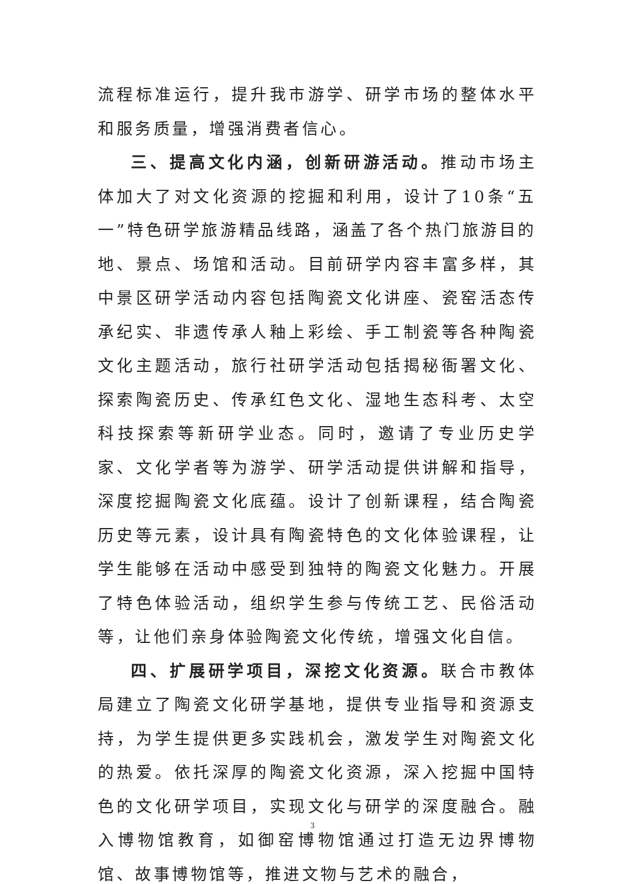流程标准运行，提升我市游学、研学市场的整体水平和服务质量，增强消费者信心。
三、提高文化内涵，创新研游活动。推动市场主体加大了对文化资源的挖掘和利用，设计了10条“五一”特色研学旅游精品线路，涵盖了各个热门旅游目的地、景点、场馆和活动。目前研学内容丰富多样，其中景区研学活动内容包括陶瓷文化讲座、瓷窑活态传承纪实、非遗传承人釉上彩绘、手工制瓷等各种陶瓷文化主题活动，旅行社研学活动包括揭秘衙署文化、探索陶瓷历史、传承红色文化、湿地生态科考、太空科技探索等新研学业态。同时，邀请了专业历史学家、文化学者等为游学、研学活动提供讲解和指导，深度挖掘陶瓷文化底蕴。设计了创新课程，结合陶瓷历史等元素，设计具有陶瓷特色的文化体验课程，让学生能够在活动中感受到独特的陶瓷文化魅力。开展了特色体验活动，组织学生参与传统工艺、民俗活动等，让他们亲身体验陶瓷文化传统，增强文化自信。
四、扩展研学项目，深挖文化资源。联合市教体局建立了陶瓷文化研学基地，提供专业指导和资源支持，为学生提供更多实践机会，激发学生对陶瓷文化的热爱。依托深厚的陶瓷文化资源，深入挖掘中国特色的文化研学项目，实现文化与研学的深度融合。融入博物馆教育，如御窑博物馆通过打造无边界博物馆、故事博物馆等，推进文物与艺术的融合，
3